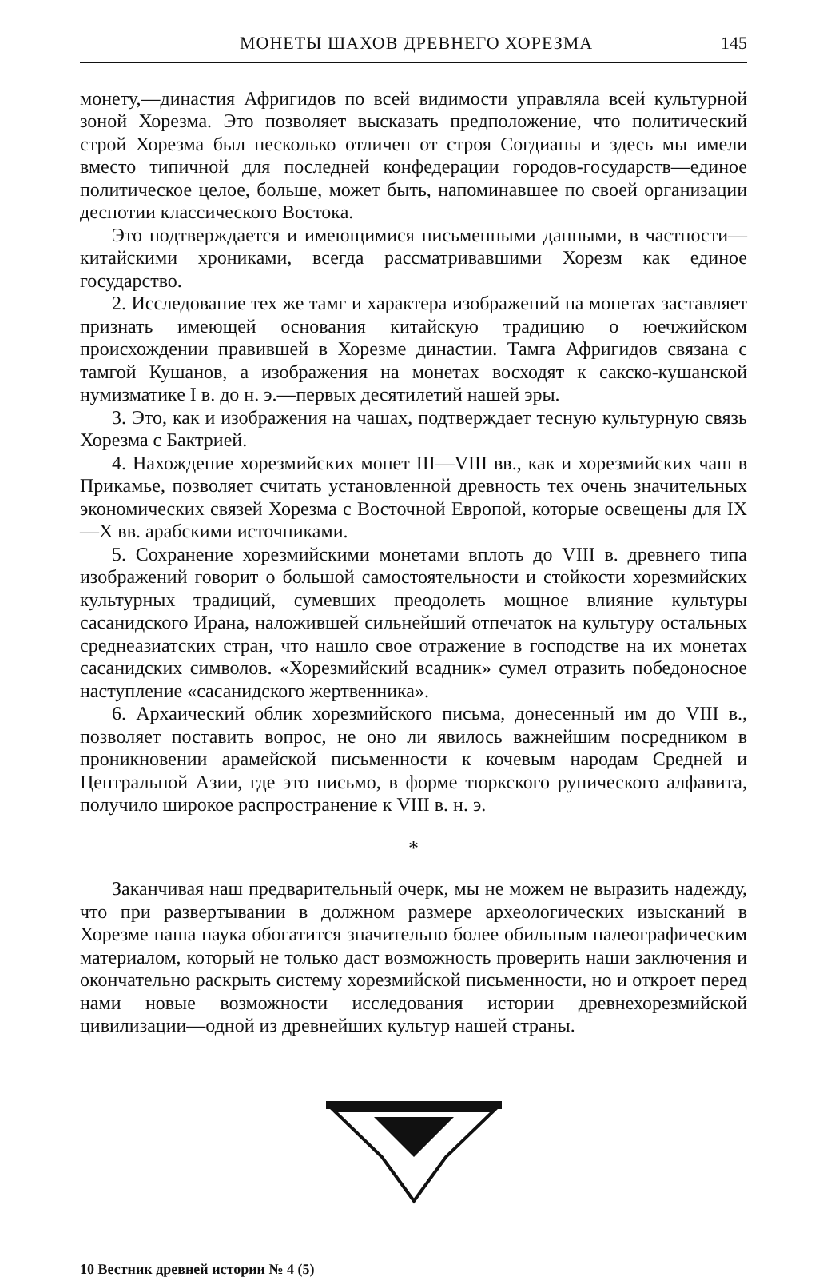МОНЕТЫ ШАХОВ ДРЕВНЕГО ХОРЕЗМА 145
монету,—династия Афригидов по всей видимости управляла всей культурной зоной Хорезма. Это позволяет высказать предположение, что политический строй Хорезма был несколько отличен от строя Согдианы и здесь мы имели вместо типичной для последней конфедерации городов-государств—единое политическое целое, больше, может быть, напоминавшее по своей организации деспотии классического Востока.
Это подтверждается и имеющимися письменными данными, в частности—китайскими хрониками, всегда рассматривавшими Хорезм как единое государство.
2. Исследование тех же тамг и характера изображений на монетах заставляет признать имеющей основания китайскую традицию о юечжийском происхождении правившей в Хорезме династии. Тамга Афригидов связана с тамгой Кушанов, а изображения на монетах восходят к сакско-кушанской нумизматике I в. до н. э.—первых десятилетий нашей эры.
3. Это, как и изображения на чашах, подтверждает тесную культурную связь Хорезма с Бактрией.
4. Нахождение хорезмийских монет III—VIII вв., как и хорезмийских чаш в Прикамье, позволяет считать установленной древность тех очень значительных экономических связей Хорезма с Восточной Европой, которые освещены для IX—X вв. арабскими источниками.
5. Сохранение хорезмийскими монетами вплоть до VIII в. древнего типа изображений говорит о большой самостоятельности и стойкости хорезмийских культурных традиций, сумевших преодолеть мощное влияние культуры сасанидского Ирана, наложившей сильнейший отпечаток на культуру остальных среднеазиатских стран, что нашло свое отражение в господстве на их монетах сасанидских символов. «Хорезмийский всадник» сумел отразить победоносное наступление «сасанидского жертвенника».
6. Архаический облик хорезмийского письма, донесенный им до VIII в., позволяет поставить вопрос, не оно ли явилось важнейшим посредником в проникновении арамейской письменности к кочевым народам Средней и Центральной Азии, где это письмо, в форме тюркского рунического алфавита, получило широкое распространение к VIII в. н. э.
*
Заканчивая наш предварительный очерк, мы не можем не выразить надежду, что при развертывании в должном размере археологических изысканий в Хорезме наша наука обогатится значительно более обильным палеографическим материалом, который не только даст возможность проверить наши заключения и окончательно раскрыть систему хорезмийской письменности, но и откроет перед нами новые возможности исследования истории древнехорезмийской цивилизации—одной из древнейших культур нашей страны.
10 Вестник древней истории № 4 (5)